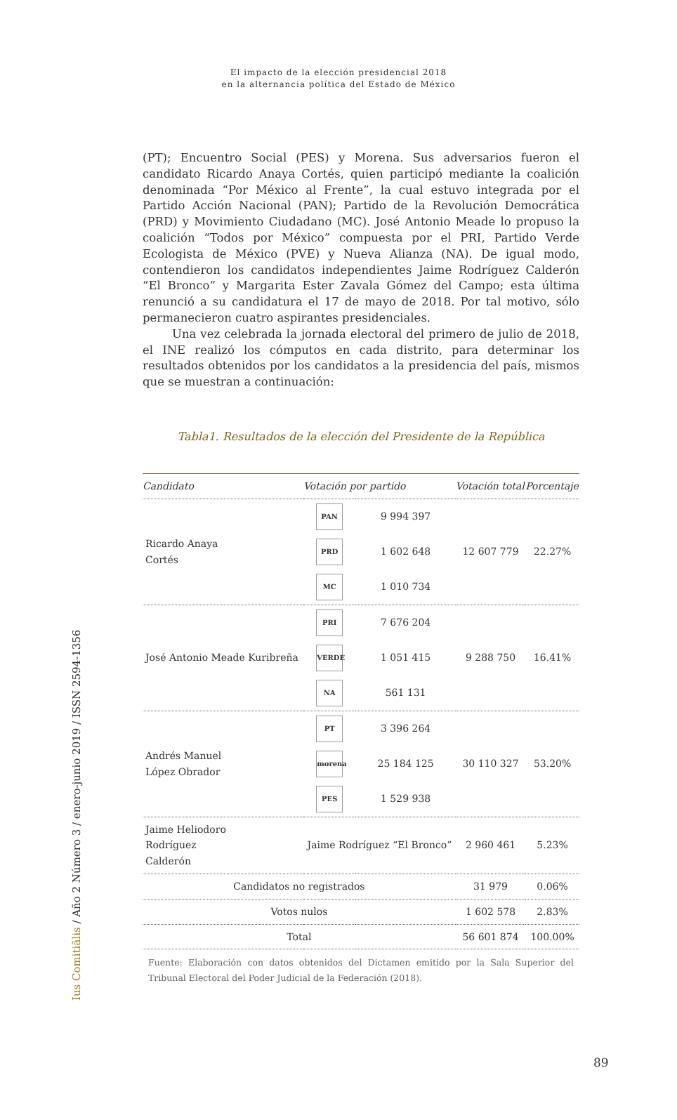El impacto de la elección presidencial 2018
en la alternancia política del Estado de México
(PT); Encuentro Social (PES) y Morena. Sus adversarios fueron el candidato Ricardo Anaya Cortés, quien participó mediante la coalición denominada “Por México al Frente”, la cual estuvo integrada por el Partido Acción Nacional (PAN); Partido de la Revolución Democrática (PRD) y Movimiento Ciudadano (MC). José Antonio Meade lo propuso la coalición “Todos por México” compuesta por el PRI, Partido Verde Ecologista de México (PVE) y Nueva Alianza (NA). De igual modo, contendieron los candidatos independientes Jaime Rodríguez Calderón “El Bronco” y Margarita Ester Zavala Gómez del Campo; esta última renunció a su candidatura el 17 de mayo de 2018. Por tal motivo, sólo permanecieron cuatro aspirantes presidenciales.
Una vez celebrada la jornada electoral del primero de julio de 2018, el INE realizó los cómputos en cada distrito, para determinar los resultados obtenidos por los candidatos a la presidencia del país, mismos que se muestran a continuación:
Tabla1. Resultados de la elección del Presidente de la República
| Candidato | Votación por partido | | Votación total | Porcentaje |
| --- | --- | --- | --- | --- |
| Ricardo Anaya Cortés | PAN | 9 994 397 | 12 607 779 | 22.27% |
| | PRD | 1 602 648 | | |
| | MC | 1 010 734 | | |
| José Antonio Meade Kuribreña | PRI | 7 676 204 | 9 288 750 | 16.41% |
| | VERDE | 1 051 415 | | |
| | NA | 561 131 | | |
| Andrés Manuel López Obrador | PT | 3 396 264 | 30 110 327 | 53.20% |
| | morena | 25 184 125 | | |
| | PES | 1 529 938 | | |
| Jaime Heliodoro Rodríguez Calderón | Jaime Rodríguez “El Bronco” | | 2 960 461 | 5.23% |
| Candidatos no registrados | | | 31 979 | 0.06% |
| Votos nulos | | | 1 602 578 | 2.83% |
| Total | | | 56 601 874 | 100.00% |
Fuente: Elaboración con datos obtenidos del Dictamen emitido por la Sala Superior del Tribunal Electoral del Poder Judicial de la Federación (2018).
Ius Comitiãlis / Año 2 Número 3 / enero-junio 2019 / ISSN 2594-1356
89